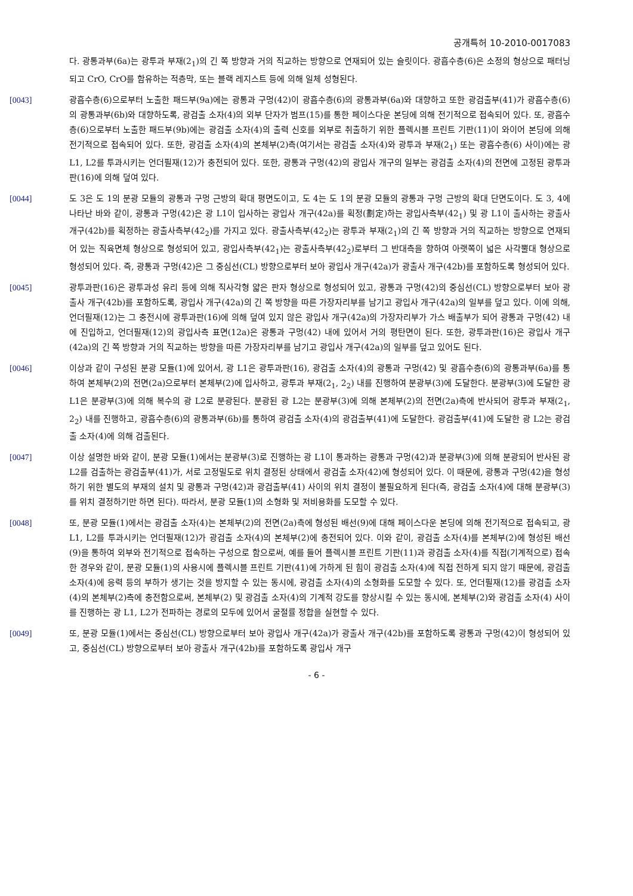공개특허 10-2010-0017083
다. 광통과부(6a)는 광투과 부재(2<sub>1</sub>)의 긴 쪽 방향과 거의 직교하는 방향으로 연재되어 있는 슬릿이다. 광흡수층(6)은 소정의 형상으로 패터닝되고 CrO, CrO를 함유하는 적층막, 또는 블랙 레지스트 등에 의해 일체 성형된다.
[0043] 광흡수층(6)으로부터 노출한 패드부(9a)에는 광통과 구멍(42)이 광흡수층(6)의 광통과부(6a)와 대향하고 또한 광검출부(41)가 광흡수층(6)의 광통과부(6b)와 대향하도록, 광검출 소자(4)의 외부 단자가 범프(15)를 통한 페이스다운 본딩에 의해 전기적으로 접속되어 있다. 또, 광흡수층(6)으로부터 노출한 패드부(9b)에는 광검출 소자(4)의 출력 신호를 외부로 취출하기 위한 플렉시블 프린트 기판(11)이 와이어 본딩에 의해 전기적으로 접속되어 있다. 또한, 광검출 소자(4)의 본체부(2)측(여기서는 광검출 소자(4)와 광투과 부재(2<sub>1</sub>) 또는 광흡수층(6) 사이)에는 광 L1, L2를 투과시키는 언더필재(12)가 충전되어 있다. 또한, 광통과 구멍(42)의 광입사 개구의 일부는 광검출 소자(4)의 전면에 고정된 광투과판(16)에 의해 덮여 있다.
[0044] 도 3은 도 1의 분광 모듈의 광통과 구멍 근방의 확대 평면도이고, 도 4는 도 1의 분광 모듈의 광통과 구멍 근방의 확대 단면도이다. 도 3, 4에 나타난 바와 같이, 광통과 구멍(42)은 광 L1이 입사하는 광입사 개구(42a)를 획정(劃定)하는 광입사측부(42<sub>1</sub>) 및 광 L1이 출사하는 광출사 개구(42b)를 획정하는 광출사측부(42<sub>2</sub>)를 가지고 있다. 광출사측부(42<sub>2</sub>)는 광투과 부재(2<sub>1</sub>)의 긴 쪽 방향과 거의 직교하는 방향으로 연재되어 있는 직육면체 형상으로 형성되어 있고, 광입사측부(42<sub>1</sub>)는 광출사측부(42<sub>2</sub>)로부터 그 반대측을 향하여 아랫쪽이 넓은 사각뿔대 형상으로 형성되어 있다. 즉, 광통과 구멍(42)은 그 중심선(CL) 방향으로부터 보아 광입사 개구(42a)가 광출사 개구(42b)를 포함하도록 형성되어 있다.
[0045] 광투과판(16)은 광투과성 유리 등에 의해 직사각형 얇은 판자 형상으로 형성되어 있고, 광통과 구멍(42)의 중심선(CL) 방향으로부터 보아 광출사 개구(42b)를 포함하도록, 광입사 개구(42a)의 긴 쪽 방향을 따른 가장자리부를 남기고 광입사 개구(42a)의 일부를 덮고 있다. 이에 의해, 언더필재(12)는 그 충전시에 광투과판(16)에 의해 덮여 있지 않은 광입사 개구(42a)의 가장자리부가 가스 배출부가 되어 광통과 구멍(42) 내에 진입하고, 언더필재(12)의 광입사측 표면(12a)은 광통과 구멍(42) 내에 있어서 거의 평탄면이 된다. 또한, 광투과판(16)은 광입사 개구(42a)의 긴 쪽 방향과 거의 직교하는 방향을 따른 가장자리부를 남기고 광입사 개구(42a)의 일부를 덮고 있어도 된다.
[0046] 이상과 같이 구성된 분광 모듈(1)에 있어서, 광 L1은 광투과판(16), 광검출 소자(4)의 광통과 구멍(42) 및 광흡수층(6)의 광통과부(6a)를 통하여 본체부(2)의 전면(2a)으로부터 본체부(2)에 입사하고, 광투과 부재(2<sub>1</sub>, 2<sub>2</sub>) 내를 진행하여 분광부(3)에 도달한다. 분광부(3)에 도달한 광 L1은 분광부(3)에 의해 복수의 광 L2로 분광된다. 분광된 광 L2는 분광부(3)에 의해 본체부(2)의 전면(2a)측에 반사되어 광투과 부재(2<sub>1</sub>, 2<sub>2</sub>) 내를 진행하고, 광흡수층(6)의 광통과부(6b)를 통하여 광검출 소자(4)의 광검출부(41)에 도달한다. 광검출부(41)에 도달한 광 L2는 광검출 소자(4)에 의해 검출된다.
[0047] 이상 설명한 바와 같이, 분광 모듈(1)에서는 분광부(3)로 진행하는 광 L1이 통과하는 광통과 구멍(42)과 분광부(3)에 의해 분광되어 반사된 광 L2를 검출하는 광검출부(41)가, 서로 고정밀도로 위치 결정된 상태에서 광검출 소자(42)에 형성되어 있다. 이 때문에, 광통과 구멍(42)을 형성하기 위한 별도의 부재의 설치 및 광통과 구멍(42)과 광검출부(41) 사이의 위치 결정이 불필요하게 된다(즉, 광검출 소자(4)에 대해 분광부(3)를 위치 결정하기만 하면 된다). 따라서, 분광 모듈(1)의 소형화 및 저비용화를 도모할 수 있다.
[0048] 또, 분광 모듈(1)에서는 광검출 소자(4)는 본체부(2)의 전면(2a)측에 형성된 배선(9)에 대해 페이스다운 본딩에 의해 전기적으로 접속되고, 광 L1, L2를 투과시키는 언더필재(12)가 광검출 소자(4)의 본체부(2)에 충전되어 있다. 이와 같이, 광검출 소자(4)를 본체부(2)에 형성된 배선(9)을 통하여 외부와 전기적으로 접속하는 구성으로 함으로써, 예를 들어 플렉시블 프린트 기판(11)과 광검출 소자(4)를 직접(기계적으로) 접속한 경우와 같이, 분광 모듈(1)의 사용시에 플렉시블 프린트 기판(41)에 가하게 된 힘이 광검출 소자(4)에 직접 전하게 되지 않기 때문에, 광검출 소자(4)에 응력 등의 부하가 생기는 것을 방지할 수 있는 동시에, 광검출 소자(4)의 소형화를 도모할 수 있다. 또, 언더필재(12)를 광검출 소자(4)의 본체부(2)측에 충전함으로써, 본체부(2) 및 광검출 소자(4)의 기계적 강도를 향상시킬 수 있는 동시에, 본체부(2)와 광검출 소자(4) 사이를 진행하는 광 L1, L2가 전파하는 경로의 모두에 있어서 굴절률 정합을 실현할 수 있다.
[0049] 또, 분광 모듈(1)에서는 중심선(CL) 방향으로부터 보아 광입사 개구(42a)가 광출사 개구(42b)를 포함하도록 광통과 구멍(42)이 형성되어 있고, 중심선(CL) 방향으로부터 보아 광출사 개구(42b)를 포함하도록 광입사 개구
- 6 -